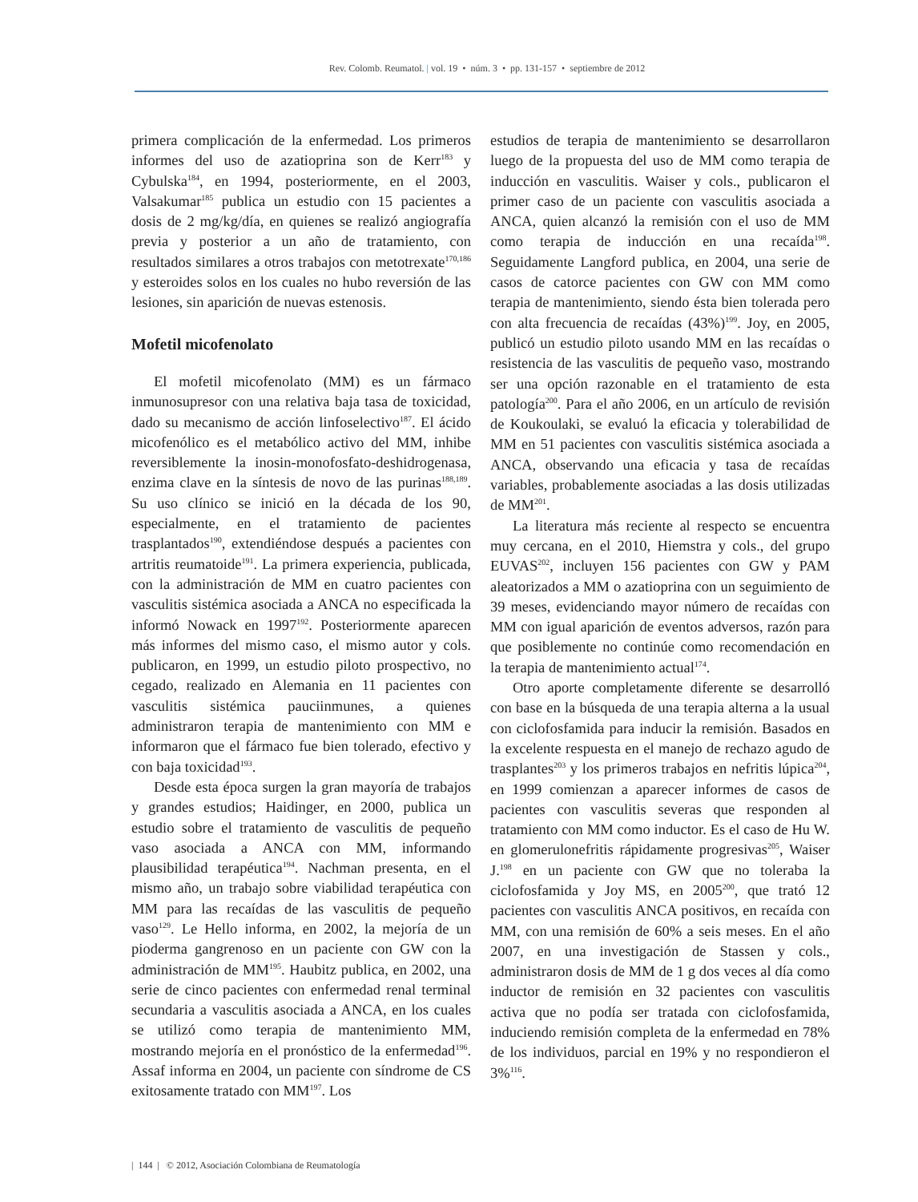Rev. Colomb. Reumatol. | vol. 19 • núm. 3 • pp. 131-157 • septiembre de 2012
primera complicación de la enfermedad. Los primeros informes del uso de azatioprina son de Kerr<sup>183</sup> y Cybulska<sup>184</sup>, en 1994, posteriormente, en el 2003, Valsakumar<sup>185</sup> publica un estudio con 15 pacientes a dosis de 2 mg/kg/día, en quienes se realizó angiografía previa y posterior a un año de tratamiento, con resultados similares a otros trabajos con metotrexate<sup>170,186</sup> y esteroides solos en los cuales no hubo reversión de las lesiones, sin aparición de nuevas estenosis.
Mofetil micofenolato
El mofetil micofenolato (MM) es un fármaco inmunosupresor con una relativa baja tasa de toxicidad, dado su mecanismo de acción linfoselectivo<sup>187</sup>. El ácido micofenólico es el metabólico activo del MM, inhibe reversiblemente la inosin-monofosfato-deshidrogenasa, enzima clave en la síntesis de novo de las purinas<sup>188,189</sup>. Su uso clínico se inició en la década de los 90, especialmente, en el tratamiento de pacientes trasplantados<sup>190</sup>, extendiéndose después a pacientes con artritis reumatoide<sup>191</sup>. La primera experiencia, publicada, con la administración de MM en cuatro pacientes con vasculitis sistémica asociada a ANCA no especificada la informó Nowack en 1997<sup>192</sup>. Posteriormente aparecen más informes del mismo caso, el mismo autor y cols. publicaron, en 1999, un estudio piloto prospectivo, no cegado, realizado en Alemania en 11 pacientes con vasculitis sistémica pauciinmunes, a quienes administraron terapia de mantenimiento con MM e informaron que el fármaco fue bien tolerado, efectivo y con baja toxicidad<sup>193</sup>.
Desde esta época surgen la gran mayoría de trabajos y grandes estudios; Haidinger, en 2000, publica un estudio sobre el tratamiento de vasculitis de pequeño vaso asociada a ANCA con MM, informando plausibilidad terapéutica<sup>194</sup>. Nachman presenta, en el mismo año, un trabajo sobre viabilidad terapéutica con MM para las recaídas de las vasculitis de pequeño vaso<sup>129</sup>. Le Hello informa, en 2002, la mejoría de un pioderma gangrenoso en un paciente con GW con la administración de MM<sup>195</sup>. Haubitz publica, en 2002, una serie de cinco pacientes con enfermedad renal terminal secundaria a vasculitis asociada a ANCA, en los cuales se utilizó como terapia de mantenimiento MM, mostrando mejoría en el pronóstico de la enfermedad<sup>196</sup>. Assaf informa en 2004, un paciente con síndrome de CS exitosamente tratado con MM<sup>197</sup>. Los
estudios de terapia de mantenimiento se desarrollaron luego de la propuesta del uso de MM como terapia de inducción en vasculitis. Waiser y cols., publicaron el primer caso de un paciente con vasculitis asociada a ANCA, quien alcanzó la remisión con el uso de MM como terapia de inducción en una recaída<sup>198</sup>. Seguidamente Langford publica, en 2004, una serie de casos de catorce pacientes con GW con MM como terapia de mantenimiento, siendo ésta bien tolerada pero con alta frecuencia de recaídas (43%)<sup>199</sup>. Joy, en 2005, publicó un estudio piloto usando MM en las recaídas o resistencia de las vasculitis de pequeño vaso, mostrando ser una opción razonable en el tratamiento de esta patología<sup>200</sup>. Para el año 2006, en un artículo de revisión de Koukoulaki, se evaluó la eficacia y tolerabilidad de MM en 51 pacientes con vasculitis sistémica asociada a ANCA, observando una eficacia y tasa de recaídas variables, probablemente asociadas a las dosis utilizadas de MM<sup>201</sup>.
La literatura más reciente al respecto se encuentra muy cercana, en el 2010, Hiemstra y cols., del grupo EUVAS<sup>202</sup>, incluyen 156 pacientes con GW y PAM aleatorizados a MM o azatioprina con un seguimiento de 39 meses, evidenciando mayor número de recaídas con MM con igual aparición de eventos adversos, razón para que posiblemente no continúe como recomendación en la terapia de mantenimiento actual<sup>174</sup>.
Otro aporte completamente diferente se desarrolló con base en la búsqueda de una terapia alterna a la usual con ciclofosfamida para inducir la remisión. Basados en la excelente respuesta en el manejo de rechazo agudo de trasplantes<sup>203</sup> y los primeros trabajos en nefritis lúpica<sup>204</sup>, en 1999 comienzan a aparecer informes de casos de pacientes con vasculitis severas que responden al tratamiento con MM como inductor. Es el caso de Hu W. en glomerulonefritis rápidamente progresivas<sup>205</sup>, Waiser J.<sup>198</sup> en un paciente con GW que no toleraba la ciclofosfamida y Joy MS, en 2005<sup>200</sup>, que trató 12 pacientes con vasculitis ANCA positivos, en recaída con MM, con una remisión de 60% a seis meses. En el año 2007, en una investigación de Stassen y cols., administraron dosis de MM de 1 g dos veces al día como inductor de remisión en 32 pacientes con vasculitis activa que no podía ser tratada con ciclofosfamida, induciendo remisión completa de la enfermedad en 78% de los individuos, parcial en 19% y no respondieron el 3%<sup>116</sup>.
| 144 | © 2012, Asociación Colombiana de Reumatología